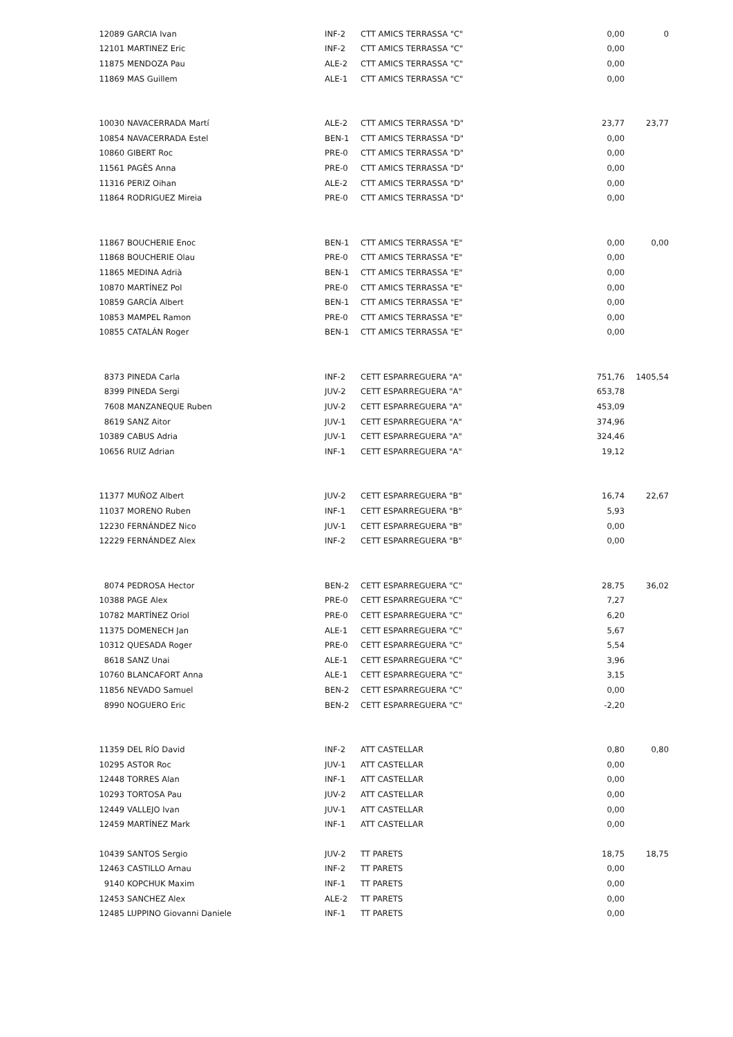| 12089 | GARCIA Ivan | INF-2 | CTT AMICS TERRASSA "C" | 0,00 | 0 |
| 12101 | MARTINEZ Eric | INF-2 | CTT AMICS TERRASSA "C" | 0,00 | |
| 11875 | MENDOZA Pau | ALE-2 | CTT AMICS TERRASSA "C" | 0,00 | |
| 11869 | MAS Guillem | ALE-1 | CTT AMICS TERRASSA "C" | 0,00 | |
| 10030 | NAVACERRADA Martí | ALE-2 | CTT AMICS TERRASSA "D" | 23,77 | 23,77 |
| 10854 | NAVACERRADA Estel | BEN-1 | CTT AMICS TERRASSA "D" | 0,00 | |
| 10860 | GIBERT Roc | PRE-0 | CTT AMICS TERRASSA "D" | 0,00 | |
| 11561 | PAGÈS Anna | PRE-0 | CTT AMICS TERRASSA "D" | 0,00 | |
| 11316 | PERIZ Oihan | ALE-2 | CTT AMICS TERRASSA "D" | 0,00 | |
| 11864 | RODRIGUEZ Mireia | PRE-0 | CTT AMICS TERRASSA "D" | 0,00 | |
| 11867 | BOUCHERIE Enoc | BEN-1 | CTT AMICS TERRASSA "E" | 0,00 | 0,00 |
| 11868 | BOUCHERIE Olau | PRE-0 | CTT AMICS TERRASSA "E" | 0,00 | |
| 11865 | MEDINA Adrià | BEN-1 | CTT AMICS TERRASSA "E" | 0,00 | |
| 10870 | MARTÍNEZ Pol | PRE-0 | CTT AMICS TERRASSA "E" | 0,00 | |
| 10859 | GARCÍA Albert | BEN-1 | CTT AMICS TERRASSA "E" | 0,00 | |
| 10853 | MAMPEL Ramon | PRE-0 | CTT AMICS TERRASSA "E" | 0,00 | |
| 10855 | CATALÁN Roger | BEN-1 | CTT AMICS TERRASSA "E" | 0,00 | |
| 8373 | PINEDA Carla | INF-2 | CETT ESPARREGUERA "A" | 751,76 | 1405,54 |
| 8399 | PINEDA Sergi | JUV-2 | CETT ESPARREGUERA "A" | 653,78 | |
| 7608 | MANZANEQUE Ruben | JUV-2 | CETT ESPARREGUERA "A" | 453,09 | |
| 8619 | SANZ Aitor | JUV-1 | CETT ESPARREGUERA "A" | 374,96 | |
| 10389 | CABUS Adria | JUV-1 | CETT ESPARREGUERA "A" | 324,46 | |
| 10656 | RUIZ Adrian | INF-1 | CETT ESPARREGUERA "A" | 19,12 | |
| 11377 | MUÑOZ Albert | JUV-2 | CETT ESPARREGUERA "B" | 16,74 | 22,67 |
| 11037 | MORENO Ruben | INF-1 | CETT ESPARREGUERA "B" | 5,93 | |
| 12230 | FERNÁNDEZ Nico | JUV-1 | CETT ESPARREGUERA "B" | 0,00 | |
| 12229 | FERNÁNDEZ Alex | INF-2 | CETT ESPARREGUERA "B" | 0,00 | |
| 8074 | PEDROSA Hector | BEN-2 | CETT ESPARREGUERA "C" | 28,75 | 36,02 |
| 10388 | PAGE Alex | PRE-0 | CETT ESPARREGUERA "C" | 7,27 | |
| 10782 | MARTÍNEZ Oriol | PRE-0 | CETT ESPARREGUERA "C" | 6,20 | |
| 11375 | DOMENECH Jan | ALE-1 | CETT ESPARREGUERA "C" | 5,67 | |
| 10312 | QUESADA Roger | PRE-0 | CETT ESPARREGUERA "C" | 5,54 | |
| 8618 | SANZ Unai | ALE-1 | CETT ESPARREGUERA "C" | 3,96 | |
| 10760 | BLANCAFORT Anna | ALE-1 | CETT ESPARREGUERA "C" | 3,15 | |
| 11856 | NEVADO Samuel | BEN-2 | CETT ESPARREGUERA "C" | 0,00 | |
| 8990 | NOGUERO Eric | BEN-2 | CETT ESPARREGUERA "C" | -2,20 | |
| 11359 | DEL RÍO David | INF-2 | ATT CASTELLAR | 0,80 | 0,80 |
| 10295 | ASTOR Roc | JUV-1 | ATT CASTELLAR | 0,00 | |
| 12448 | TORRES Alan | INF-1 | ATT CASTELLAR | 0,00 | |
| 10293 | TORTOSA Pau | JUV-2 | ATT CASTELLAR | 0,00 | |
| 12449 | VALLEJO Ivan | JUV-1 | ATT CASTELLAR | 0,00 | |
| 12459 | MARTÍNEZ Mark | INF-1 | ATT CASTELLAR | 0,00 | |
| 10439 | SANTOS Sergio | JUV-2 | TT PARETS | 18,75 | 18,75 |
| 12463 | CASTILLO Arnau | INF-2 | TT PARETS | 0,00 | |
| 9140 | KOPCHUK Maxim | INF-1 | TT PARETS | 0,00 | |
| 12453 | SANCHEZ Alex | ALE-2 | TT PARETS | 0,00 | |
| 12485 | LUPPINO Giovanni Daniele | INF-1 | TT PARETS | 0,00 | |